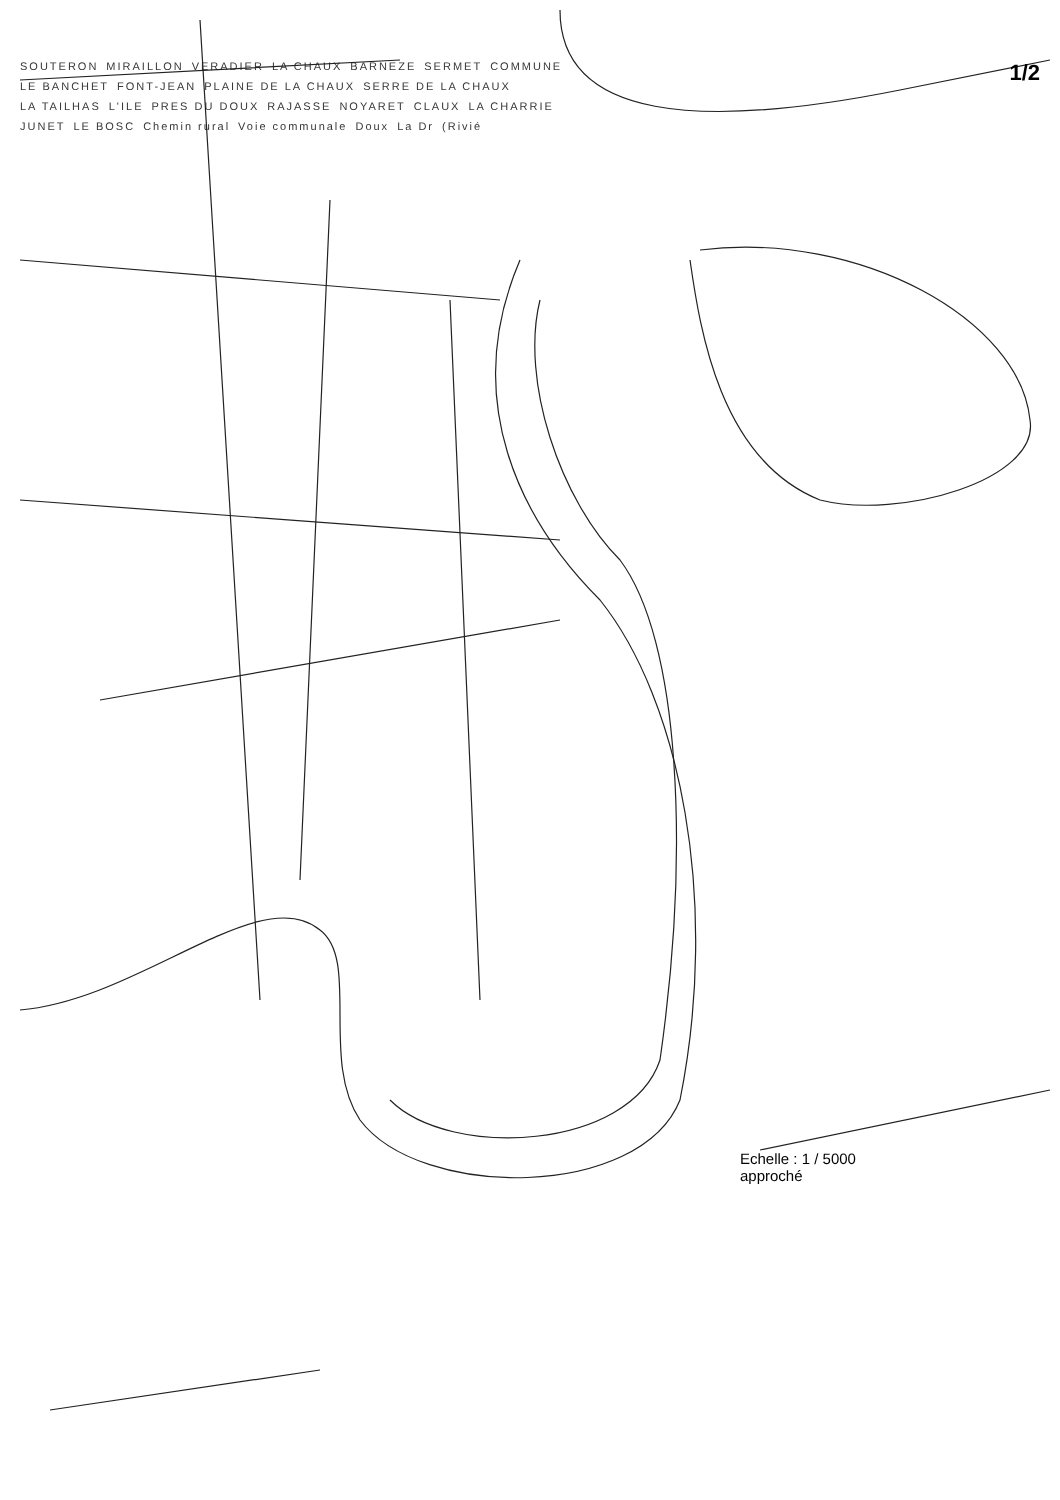1/2
SOUTERON MIRAILLON VERADIER LA CHAUX BARNEZE SERMET COMMUNE LE BANCHET FONT-JEAN PLAINE DE LA CHAUX SERRE DE LA CHAUX LA TAILHAS L'ILE PRES DU DOUX RAJASSE NOYARET CLAUX LA CHARRIE JUNET LE BOSC Chemin rural Voie communale Doux La Dr (Rivié
Echelle : 1 / 5000
approché